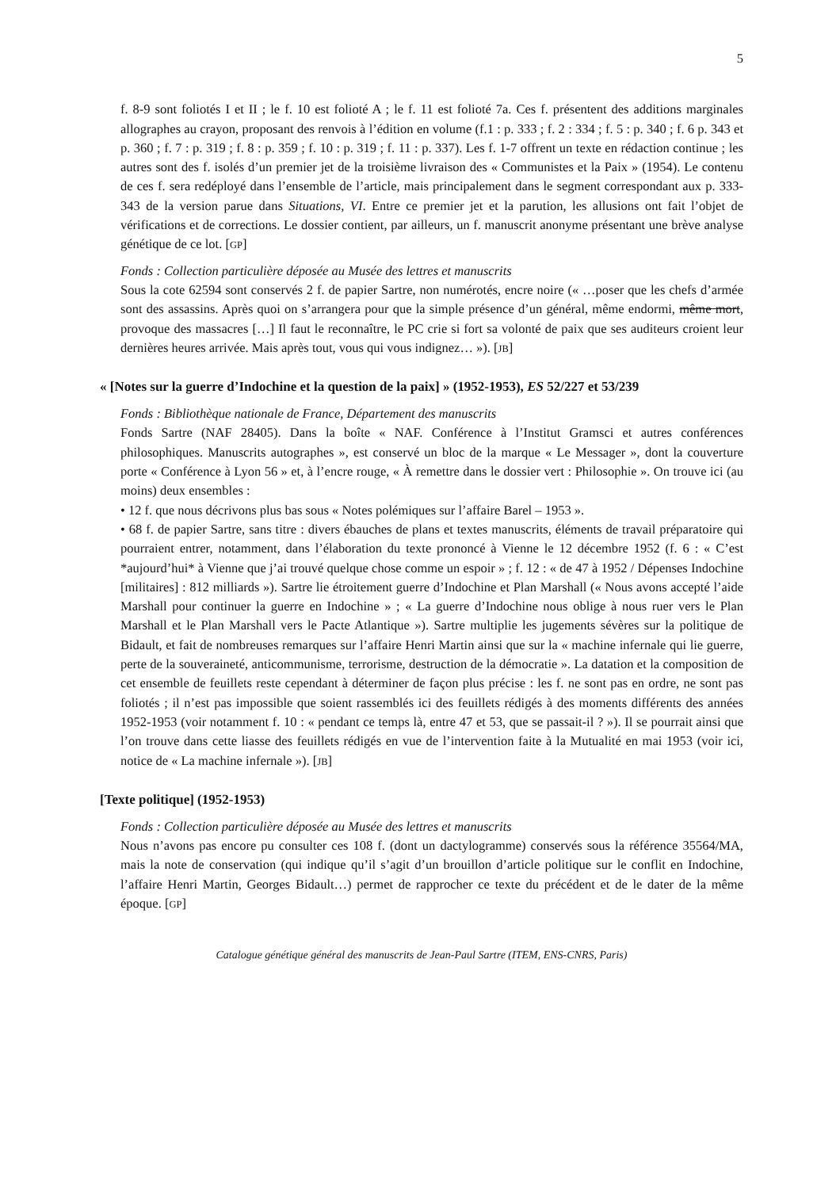5
f. 8-9 sont foliotés I et II ; le f. 10 est folioté A ; le f. 11 est folioté 7a. Ces f. présentent des additions marginales allographes au crayon, proposant des renvois à l’édition en volume (f.1 : p. 333 ; f. 2 : 334 ; f. 5 : p. 340 ; f. 6 p. 343 et p. 360 ; f. 7 : p. 319 ; f. 8 : p. 359 ; f. 10 : p. 319 ; f. 11 : p. 337). Les f. 1-7 offrent un texte en rédaction continue ; les autres sont des f. isolés d’un premier jet de la troisième livraison des « Communistes et la Paix » (1954). Le contenu de ces f. sera redéployé dans l’ensemble de l’article, mais principalement dans le segment correspondant aux p. 333-343 de la version parue dans Situations, VI. Entre ce premier jet et la parution, les allusions ont fait l’objet de vérifications et de corrections. Le dossier contient, par ailleurs, un f. manuscrit anonyme présentant une brève analyse génétique de ce lot. [GP]
Fonds : Collection particulière déposée au Musée des lettres et manuscrits
Sous la cote 62594 sont conservés 2 f. de papier Sartre, non numérotés, encre noire (« …poser que les chefs d’armée sont des assassins. Après quoi on s’arrangera pour que la simple présence d’un général, même endormi, même mort, provoque des massacres […] Il faut le reconnaître, le PC crie si fort sa volonté de paix que ses auditeurs croient leur dernières heures arrivée. Mais après tout, vous qui vous indignez… »). [JB]
« [Notes sur la guerre d’Indochine et la question de la paix] » (1952-1953), ES 52/227 et 53/239
Fonds : Bibliothèque nationale de France, Département des manuscrits
Fonds Sartre (NAF 28405). Dans la boîte « NAF. Conférence à l’Institut Gramsci et autres conférences philosophiques. Manuscrits autographes », est conservé un bloc de la marque « Le Messager », dont la couverture porte « Conférence à Lyon 56 » et, à l’encre rouge, « À remettre dans le dossier vert : Philosophie ». On trouve ici (au moins) deux ensembles :
• 12 f. que nous décrivons plus bas sous « Notes polémiques sur l’affaire Barel – 1953 ».
• 68 f. de papier Sartre, sans titre : divers ébauches de plans et textes manuscrits, éléments de travail préparatoire qui pourraient entrer, notamment, dans l’élaboration du texte prononcé à Vienne le 12 décembre 1952 (f. 6 : « C’est *aujourd’hui* à Vienne que j’ai trouvé quelque chose comme un espoir » ; f. 12 : « de 47 à 1952 / Dépenses Indochine [militaires] : 812 milliards »). Sartre lie étroitement guerre d’Indochine et Plan Marshall (« Nous avons accepté l’aide Marshall pour continuer la guerre en Indochine » ; « La guerre d’Indochine nous oblige à nous ruer vers le Plan Marshall et le Plan Marshall vers le Pacte Atlantique »). Sartre multiplie les jugements sévères sur la politique de Bidault, et fait de nombreuses remarques sur l’affaire Henri Martin ainsi que sur la « machine infernale qui lie guerre, perte de la souveraineté, anticommunisme, terrorisme, destruction de la démocratie ». La datation et la composition de cet ensemble de feuillets reste cependant à déterminer de façon plus précise : les f. ne sont pas en ordre, ne sont pas foliotés ; il n’est pas impossible que soient rassemblés ici des feuillets rédigés à des moments différents des années 1952-1953 (voir notamment f. 10 : « pendant ce temps là, entre 47 et 53, que se passait-il ? »). Il se pourrait ainsi que l’on trouve dans cette liasse des feuillets rédigés en vue de l’intervention faite à la Mutualité en mai 1953 (voir ici, notice de « La machine infernale »). [JB]
[Texte politique] (1952-1953)
Fonds : Collection particulière déposée au Musée des lettres et manuscrits
Nous n’avons pas encore pu consulter ces 108 f. (dont un dactylogramme) conservés sous la référence 35564/MA, mais la note de conservation (qui indique qu’il s’agit d’un brouillon d’article politique sur le conflit en Indochine, l’affaire Henri Martin, Georges Bidault…) permet de rapprocher ce texte du précédent et de le dater de la même époque. [GP]
Catalogue génétique général des manuscrits de Jean-Paul Sartre (ITEM, ENS-CNRS, Paris)